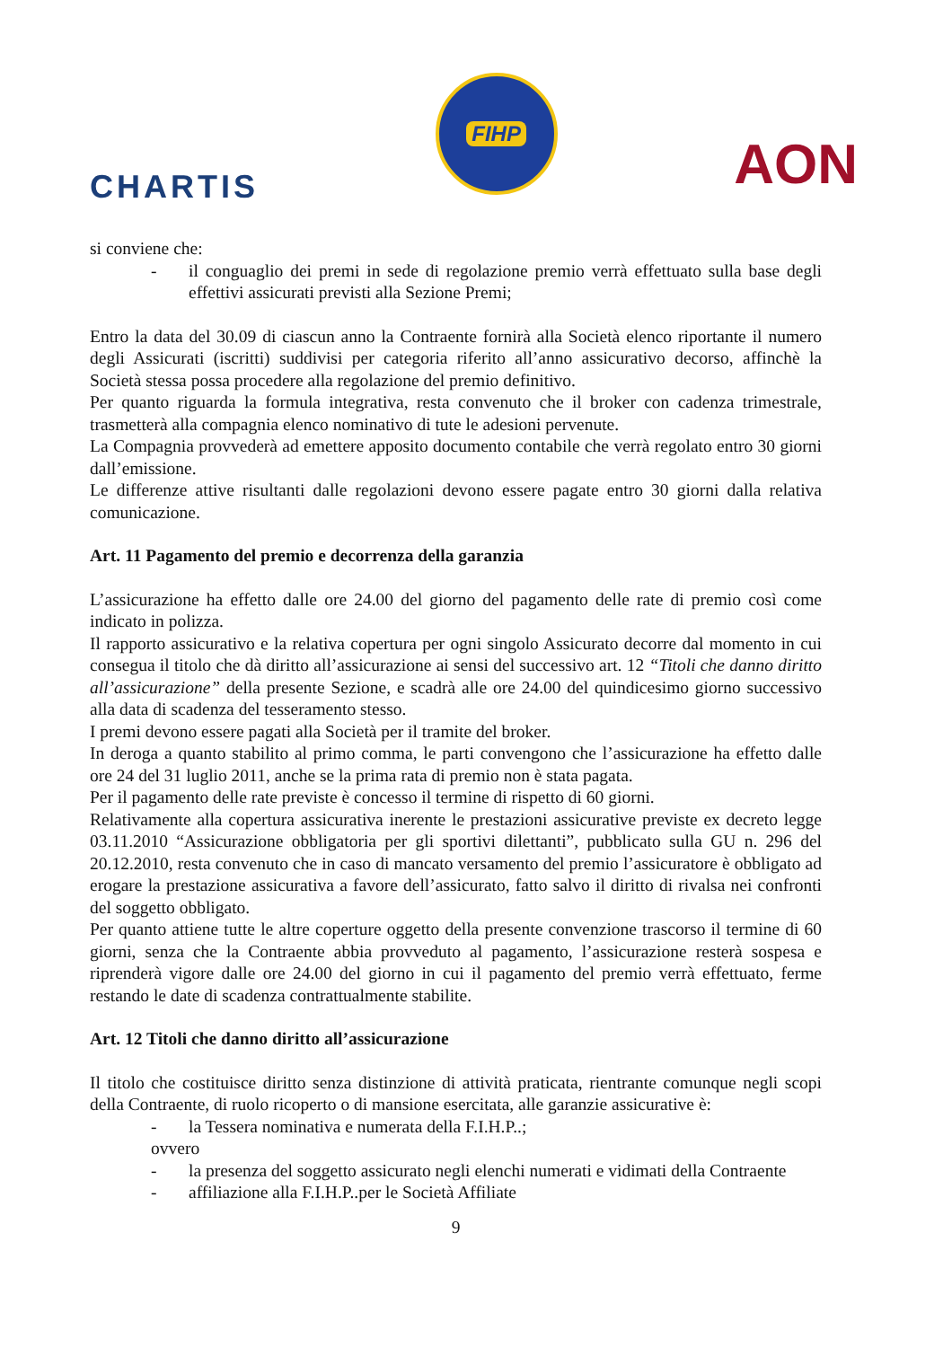CHARTIS
FIHP
AON
si conviene che:
- il conguaglio dei premi in sede di regolazione premio verrà effettuato sulla base degli effettivi assicurati previsti alla Sezione Premi;
Entro la data del 30.09 di ciascun anno la Contraente fornirà alla Società elenco riportante il numero degli Assicurati (iscritti) suddivisi per categoria riferito all’anno assicurativo decorso, affinchè la Società stessa possa procedere alla regolazione del premio definitivo.
Per quanto riguarda la formula integrativa, resta convenuto che il broker con cadenza trimestrale, trasmetterà alla compagnia elenco nominativo di tute le adesioni pervenute.
La Compagnia provvederà ad emettere apposito documento contabile che verrà regolato entro 30 giorni dall’emissione.
Le differenze attive risultanti dalle regolazioni devono essere pagate entro 30 giorni dalla relativa comunicazione.
Art. 11 Pagamento del premio e decorrenza della garanzia
L’assicurazione ha effetto dalle ore 24.00 del giorno del pagamento delle rate di premio così come indicato in polizza.
Il rapporto assicurativo e la relativa copertura per ogni singolo Assicurato decorre dal momento in cui consegua il titolo che dà diritto all’assicurazione ai sensi del successivo art. 12 “Titoli che danno diritto all’assicurazione” della presente Sezione, e scadrà alle ore 24.00 del quindicesimo giorno successivo alla data di scadenza del tesseramento stesso.
I premi devono essere pagati alla Società per il tramite del broker.
In deroga a quanto stabilito al primo comma, le parti convengono che l’assicurazione ha effetto dalle ore 24 del 31 luglio 2011, anche se la prima rata di premio non è stata pagata.
Per il pagamento delle rate previste è concesso il termine di rispetto di 60 giorni.
Relativamente alla copertura assicurativa inerente le prestazioni assicurative previste ex decreto legge 03.11.2010 “Assicurazione obbligatoria per gli sportivi dilettanti”, pubblicato sulla GU n. 296 del 20.12.2010, resta convenuto che in caso di mancato versamento del premio l’assicuratore è obbligato ad erogare la prestazione assicurativa a favore dell’assicurato, fatto salvo il diritto di rivalsa nei confronti del soggetto obbligato.
Per quanto attiene tutte le altre coperture oggetto della presente convenzione trascorso il termine di 60 giorni, senza che la Contraente abbia provveduto al pagamento, l’assicurazione resterà sospesa e riprenderà vigore dalle ore 24.00 del giorno in cui il pagamento del premio verrà effettuato, ferme restando le date di scadenza contrattualmente stabilite.
Art. 12 Titoli che danno diritto all’assicurazione
Il titolo che costituisce diritto senza distinzione di attività praticata, rientrante comunque negli scopi della Contraente, di ruolo ricoperto o di mansione esercitata, alle garanzie assicurative è:
- la Tessera nominativa e numerata della F.I.H.P..;
ovvero
- la presenza del soggetto assicurato negli elenchi numerati e vidimati della Contraente
- affiliazione alla F.I.H.P..per le Società Affiliate
9